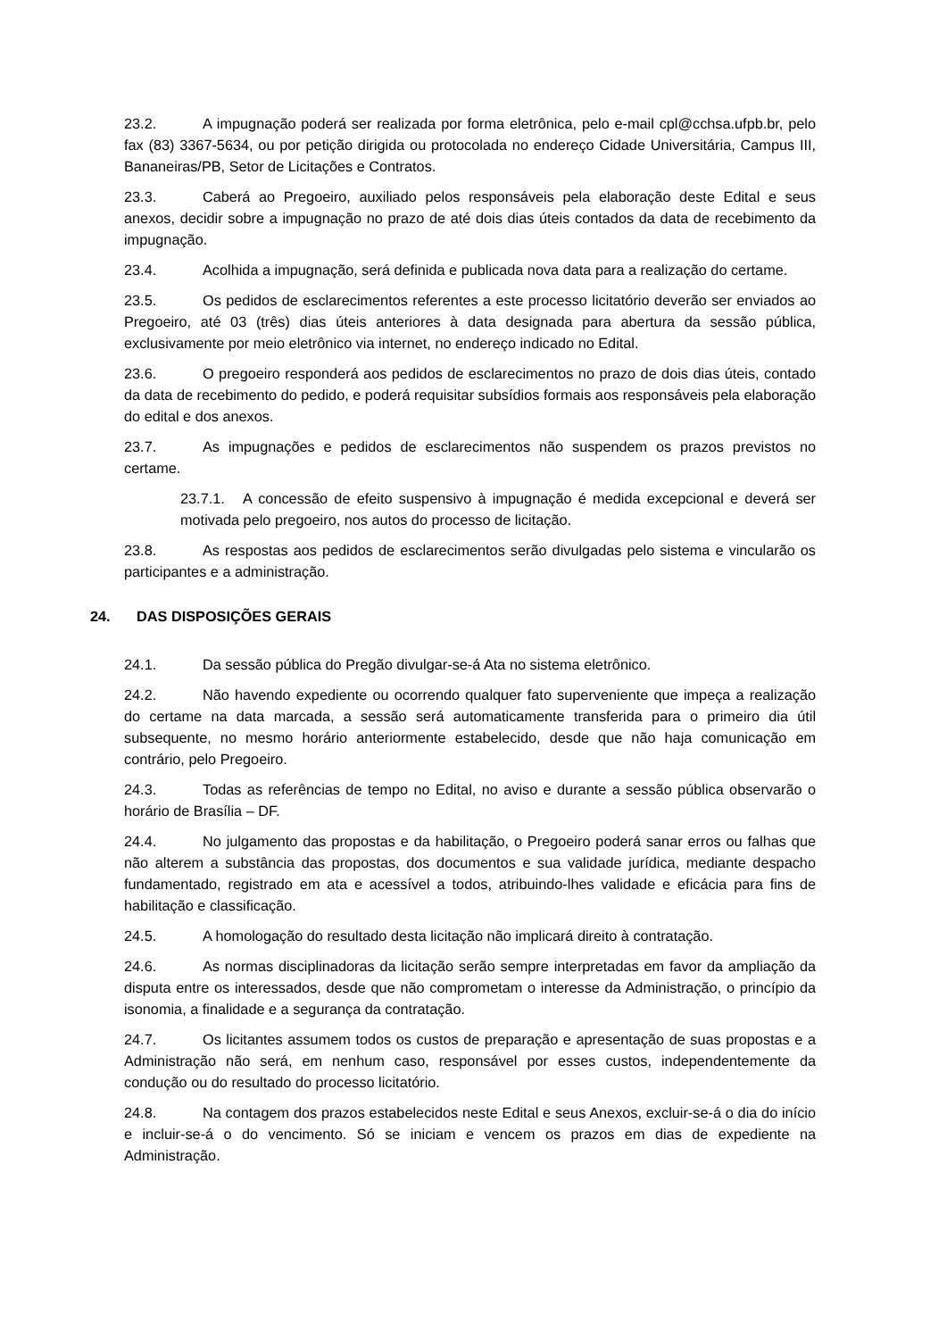23.2. A impugnação poderá ser realizada por forma eletrônica, pelo e-mail cpl@cchsa.ufpb.br, pelo fax (83) 3367-5634, ou por petição dirigida ou protocolada no endereço Cidade Universitária, Campus III, Bananeiras/PB, Setor de Licitações e Contratos.
23.3. Caberá ao Pregoeiro, auxiliado pelos responsáveis pela elaboração deste Edital e seus anexos, decidir sobre a impugnação no prazo de até dois dias úteis contados da data de recebimento da impugnação.
23.4. Acolhida a impugnação, será definida e publicada nova data para a realização do certame.
23.5. Os pedidos de esclarecimentos referentes a este processo licitatório deverão ser enviados ao Pregoeiro, até 03 (três) dias úteis anteriores à data designada para abertura da sessão pública, exclusivamente por meio eletrônico via internet, no endereço indicado no Edital.
23.6. O pregoeiro responderá aos pedidos de esclarecimentos no prazo de dois dias úteis, contado da data de recebimento do pedido, e poderá requisitar subsídios formais aos responsáveis pela elaboração do edital e dos anexos.
23.7. As impugnações e pedidos de esclarecimentos não suspendem os prazos previstos no certame.
23.7.1. A concessão de efeito suspensivo à impugnação é medida excepcional e deverá ser motivada pelo pregoeiro, nos autos do processo de licitação.
23.8. As respostas aos pedidos de esclarecimentos serão divulgadas pelo sistema e vincularão os participantes e a administração.
24. DAS DISPOSIÇÕES GERAIS
24.1. Da sessão pública do Pregão divulgar-se-á Ata no sistema eletrônico.
24.2. Não havendo expediente ou ocorrendo qualquer fato superveniente que impeça a realização do certame na data marcada, a sessão será automaticamente transferida para o primeiro dia útil subsequente, no mesmo horário anteriormente estabelecido, desde que não haja comunicação em contrário, pelo Pregoeiro.
24.3. Todas as referências de tempo no Edital, no aviso e durante a sessão pública observarão o horário de Brasília – DF.
24.4. No julgamento das propostas e da habilitação, o Pregoeiro poderá sanar erros ou falhas que não alterem a substância das propostas, dos documentos e sua validade jurídica, mediante despacho fundamentado, registrado em ata e acessível a todos, atribuindo-lhes validade e eficácia para fins de habilitação e classificação.
24.5. A homologação do resultado desta licitação não implicará direito à contratação.
24.6. As normas disciplinadoras da licitação serão sempre interpretadas em favor da ampliação da disputa entre os interessados, desde que não comprometam o interesse da Administração, o princípio da isonomia, a finalidade e a segurança da contratação.
24.7. Os licitantes assumem todos os custos de preparação e apresentação de suas propostas e a Administração não será, em nenhum caso, responsável por esses custos, independentemente da condução ou do resultado do processo licitatório.
24.8. Na contagem dos prazos estabelecidos neste Edital e seus Anexos, excluir-se-á o dia do início e incluir-se-á o do vencimento. Só se iniciam e vencem os prazos em dias de expediente na Administração.